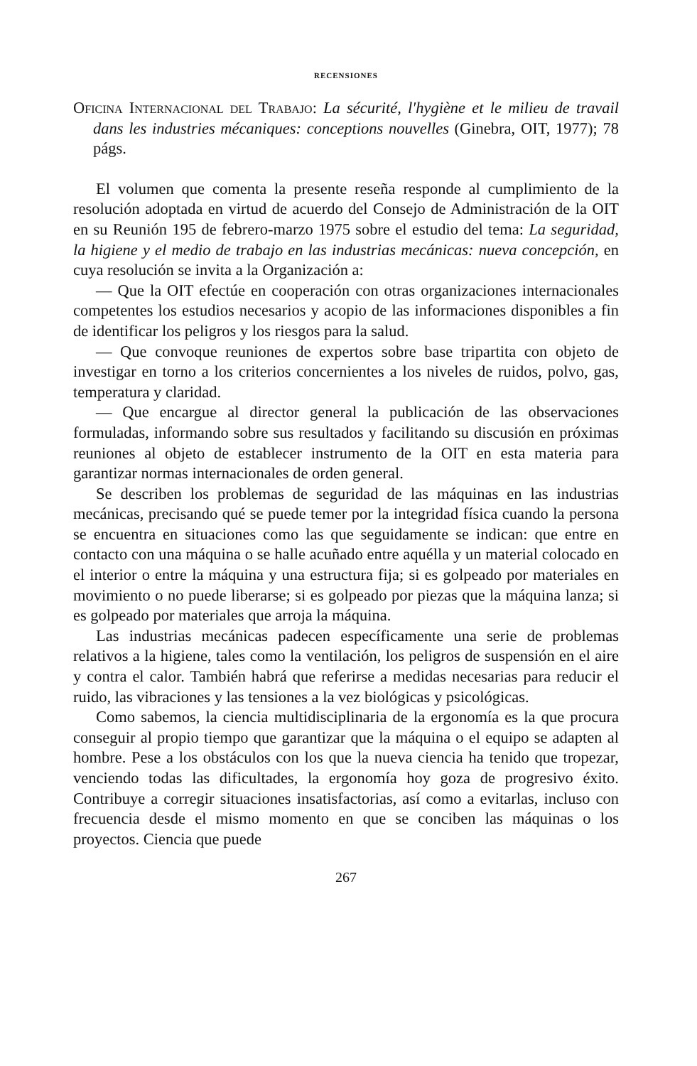RECENSIONES
Oficina Internacional del Trabajo: La sécurité, l'hygiène et le milieu de travail dans les industries mécaniques: conceptions nouvelles (Ginebra, OIT, 1977); 78 págs.
El volumen que comenta la presente reseña responde al cumplimiento de la resolución adoptada en virtud de acuerdo del Consejo de Administración de la OIT en su Reunión 195 de febrero-marzo 1975 sobre el estudio del tema: La seguridad, la higiene y el medio de trabajo en las industrias mecánicas: nueva concepción, en cuya resolución se invita a la Organización a:
— Que la OIT efectúe en cooperación con otras organizaciones internacionales competentes los estudios necesarios y acopio de las informaciones disponibles a fin de identificar los peligros y los riesgos para la salud.
— Que convoque reuniones de expertos sobre base tripartita con objeto de investigar en torno a los criterios concernientes a los niveles de ruidos, polvo, gas, temperatura y claridad.
— Que encargue al director general la publicación de las observaciones formuladas, informando sobre sus resultados y facilitando su discusión en próximas reuniones al objeto de establecer instrumento de la OIT en esta materia para garantizar normas internacionales de orden general.
Se describen los problemas de seguridad de las máquinas en las industrias mecánicas, precisando qué se puede temer por la integridad física cuando la persona se encuentra en situaciones como las que seguidamente se indican: que entre en contacto con una máquina o se halle acuñado entre aquélla y un material colocado en el interior o entre la máquina y una estructura fija; si es golpeado por materiales en movimiento o no puede liberarse; si es golpeado por piezas que la máquina lanza; si es golpeado por materiales que arroja la máquina.
Las industrias mecánicas padecen específicamente una serie de problemas relativos a la higiene, tales como la ventilación, los peligros de suspensión en el aire y contra el calor. También habrá que referirse a medidas necesarias para reducir el ruido, las vibraciones y las tensiones a la vez biológicas y psicológicas.
Como sabemos, la ciencia multidisciplinaria de la ergonomía es la que procura conseguir al propio tiempo que garantizar que la máquina o el equipo se adapten al hombre. Pese a los obstáculos con los que la nueva ciencia ha tenido que tropezar, venciendo todas las dificultades, la ergonomía hoy goza de progresivo éxito. Contribuye a corregir situaciones insatisfactorias, así como a evitarlas, incluso con frecuencia desde el mismo momento en que se conciben las máquinas o los proyectos. Ciencia que puede
267